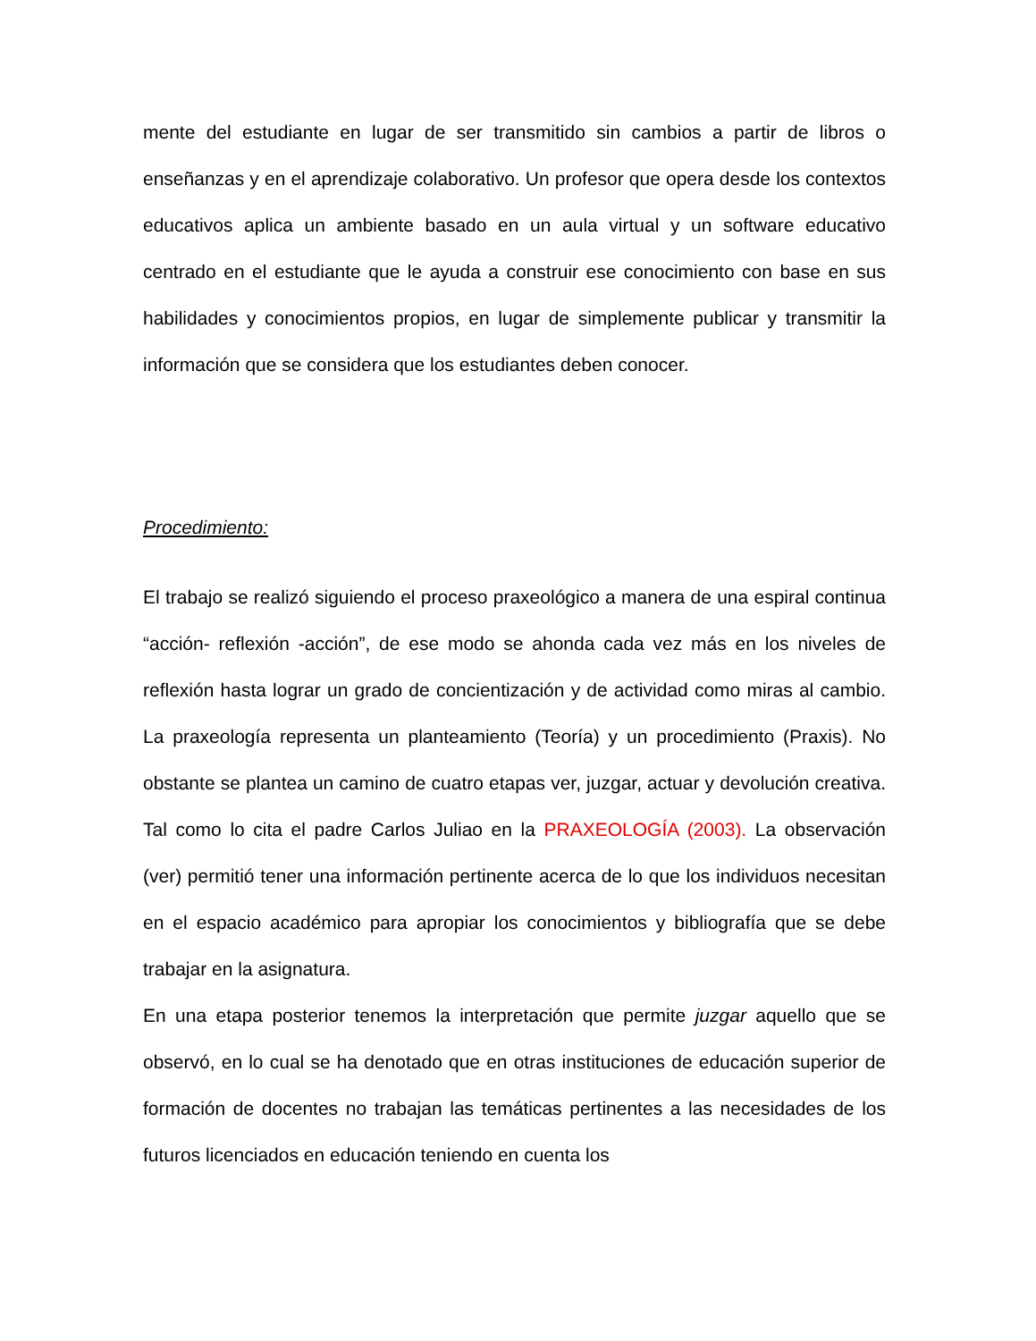mente del estudiante en lugar de ser transmitido sin cambios a partir de libros o enseñanzas y en el aprendizaje colaborativo. Un profesor que opera desde los contextos educativos aplica un ambiente basado en un aula virtual y un software educativo centrado en el estudiante que le ayuda a construir ese conocimiento con base en sus habilidades y conocimientos propios, en lugar de simplemente publicar y transmitir la información que se considera que los estudiantes deben conocer.
Procedimiento:
El trabajo se realizó siguiendo el proceso praxeológico a manera de una espiral continua “acción- reflexión -acción”, de ese modo se ahonda cada vez más en los niveles de reflexión hasta lograr un grado de concientización y de actividad como miras al cambio. La praxeología representa un planteamiento (Teoría) y un procedimiento (Praxis). No obstante se plantea un camino de cuatro etapas ver, juzgar, actuar y devolución creativa. Tal como lo cita el padre Carlos Juliao en la PRAXEOLOGÍA (2003). La observación (ver) permitió tener una información pertinente acerca de lo que los individuos necesitan en el espacio académico para apropiar los conocimientos y bibliografía que se debe trabajar en la asignatura.
En una etapa posterior tenemos la interpretación que permite juzgar aquello que se observó, en lo cual se ha denotado que en otras instituciones de educación superior de formación de docentes no trabajan las temáticas pertinentes a las necesidades de los futuros licenciados en educación teniendo en cuenta los